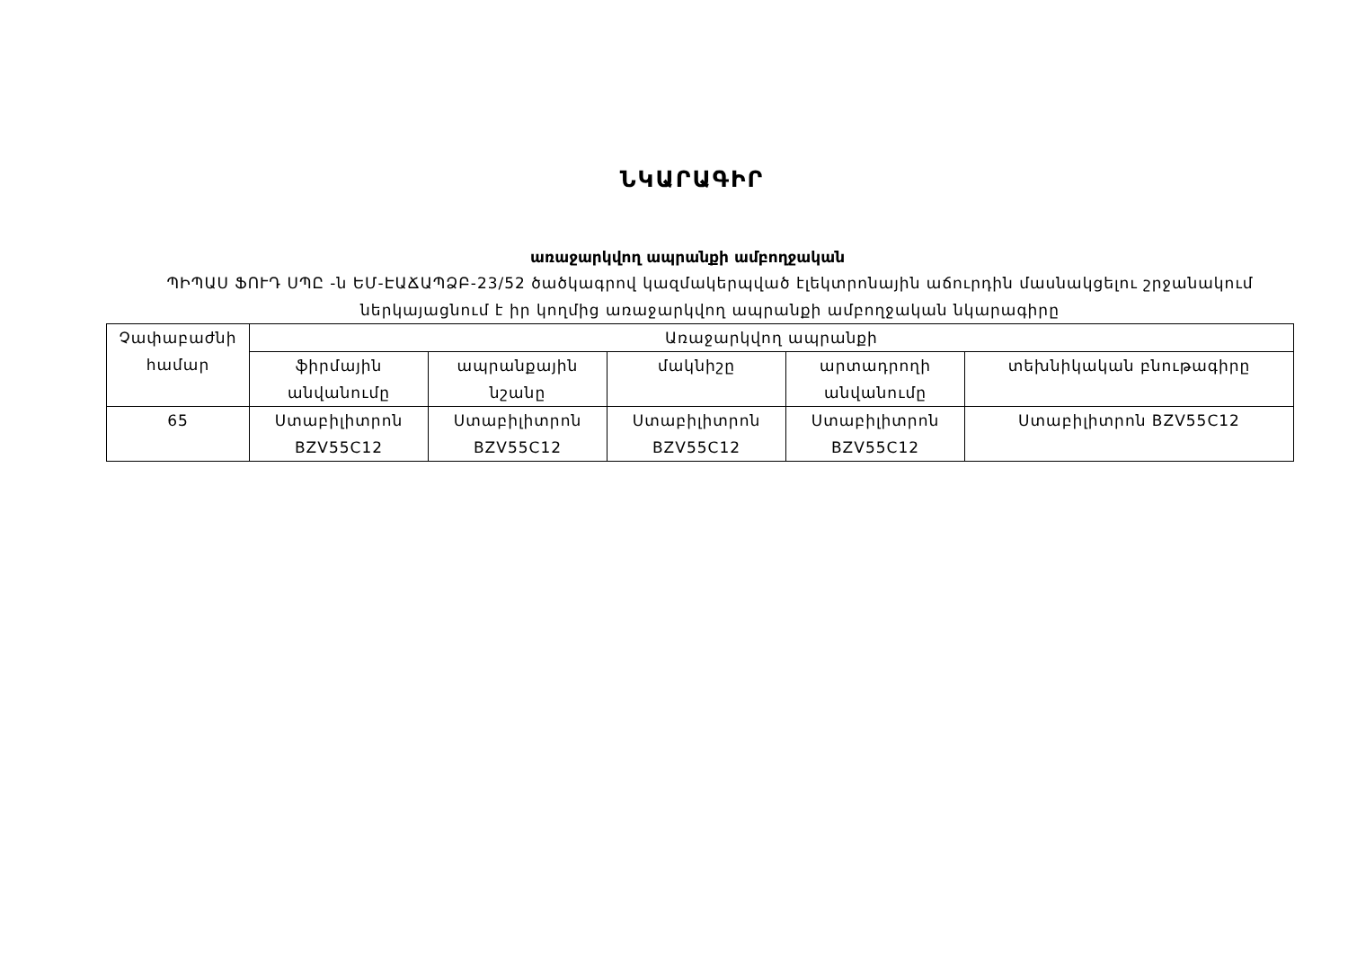ՆԿԱՐԱԳԻՐ
առաջարկվող ապրանքի ամբողջական
ՊԻՊԱՍ ՖՈՒԴ ՍՊԸ -ն ԵՄ-ԷԱՃԱՊՁԲ-23/52 ծածկագրով կազմակերպված էլեկտրոնային աճուրդին մասնակցելու շրջանակում ներկայացնում է իր կողմից առաջարկվող ապրանքի ամբողջական նկարագիրը
| Չափաբաժնի համար | Առաջարկվող ապրանքի | | | | |
| --- | --- | --- | --- | --- | --- |
| | ֆիրմային անվանումը | ապրանքային նշանը | մակնիշը | արտադրողի անվանումը | տեխնիկական բնութագիրը |
| 65 | Ստաբիլիտրոն BZV55C12 | Ստաբիլիտրոն BZV55C12 | Ստաբիլիտրոն BZV55C12 | Ստաբիլիտրոն BZV55C12 | Ստաբիլիտրոն BZV55C12 |